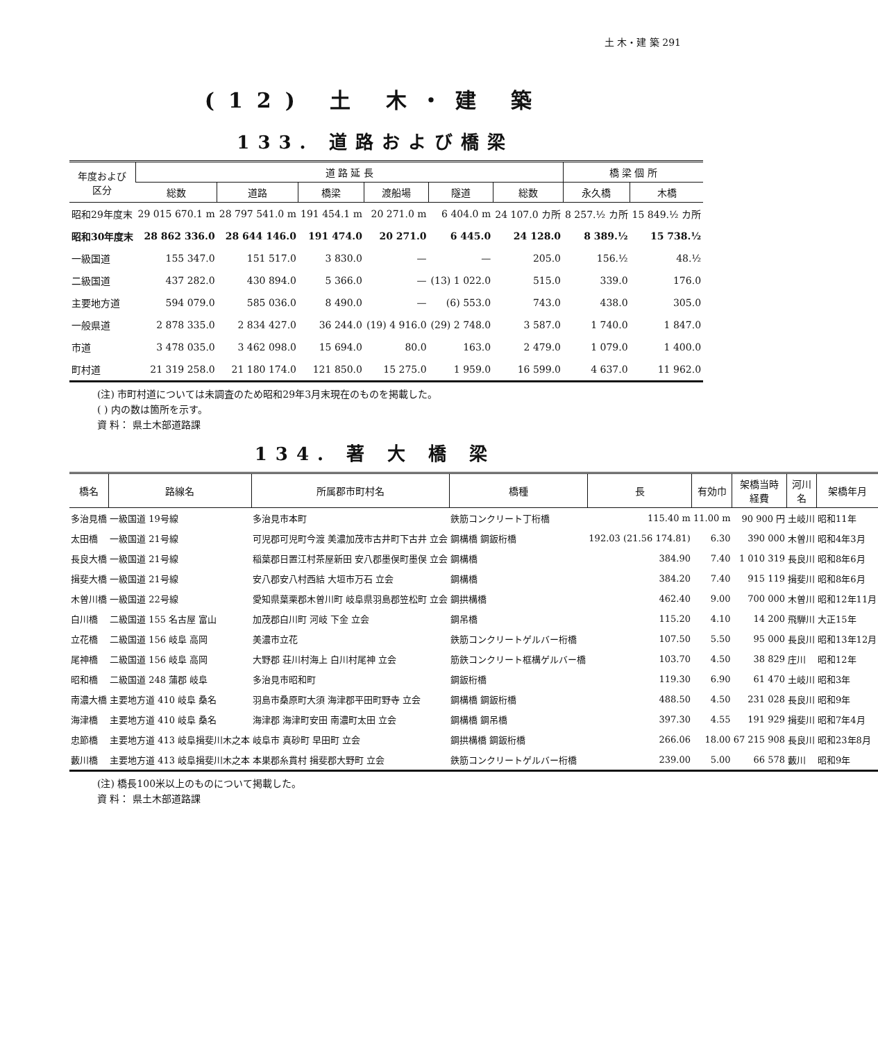土 木・建 築 291
(12) 土 木・建 築
133. 道路および橋梁
| 年度および 区分 | 道 路 延 長 | | | | | | 橋 梁 個 所 | |
| --- | --- | --- | --- | --- | --- | --- | --- | --- |
| | 総数 | 道路 | 橋梁 | 渡船場 | 隧道 | 総数 | 永久橋 | 木橋 |
| 昭和29年度末 | 29 015 670.1 m | 28 797 541.0 m | 191 454.1 m | 20 271.0 m | 6 404.0 m | 24 107.0 カ所 | 8 257.½ カ所 | 15 849.½ カ所 |
| 昭和30年度末 | 28 862 336.0 | 28 644 146.0 | 191 474.0 | 20 271.0 | 6 445.0 | 24 128.0 | 8 389.½ | 15 738.½ |
| 一級国道 | 155 347.0 | 151 517.0 | 3 830.0 | — | — | 205.0 | 156.½ | 48.½ |
| 二級国道 | 437 282.0 | 430 894.0 | 5 366.0 | — | (13) 1 022.0 | 515.0 | 339.0 | 176.0 |
| 主要地方道 | 594 079.0 | 585 036.0 | 8 490.0 | — | (6) 553.0 | 743.0 | 438.0 | 305.0 |
| 一般県道 | 2 878 335.0 | 2 834 427.0 | 36 244.0 | (19) 4 916.0 | (29) 2 748.0 | 3 587.0 | 1 740.0 | 1 847.0 |
| 市道 | 3 478 035.0 | 3 462 098.0 | 15 694.0 | 80.0 | 163.0 | 2 479.0 | 1 079.0 | 1 400.0 |
| 町村道 | 21 319 258.0 | 21 180 174.0 | 121 850.0 | 15 275.0 | 1 959.0 | 16 599.0 | 4 637.0 | 11 962.0 |
(注) 市町村道については未調査のため昭和29年3月末現在のものを掲載した。
( ) 内の数は箇所を示す。
資 料： 県土木部道路課
134. 著 大 橋 梁
| 橋名 | 路線名 | 所属郡市町村名 | 橋種 | 長 | 有効巾 | 架橋当時 経費 | 河川名 | 架橋年月 |
| --- | --- | --- | --- | --- | --- | --- | --- | --- |
| 多治見橋 | 一級国道 19号線 | 多治見市本町 | 鉄筋コンクリート丁桁橋 | 115.40 m | 11.00 m | 90 900 円 | 土岐川 | 昭和11年 |
| 太田橋 | 一級国道 21号線 | 可児郡可児町今渡 美濃加茂市古井町下古井 立会 | 鋼構橋 鋼鈑桁橋 | 192.03 (21.56 174.81) | 6.30 | 390 000 | 木曽川 | 昭和4年3月 |
| 長良大橋 | 一級国道 21号線 | 稲葉郡日置江村茶屋新田 安八郡墨俣町墨俣 立会 | 鋼構橋 | 384.90 | 7.40 | 1 010 319 | 長良川 | 昭和8年6月 |
| 揖斐大橋 | 一級国道 21号線 | 安八郡安八村西結 大垣市万石 立会 | 鋼構橋 | 384.20 | 7.40 | 915 119 | 揖斐川 | 昭和8年6月 |
| 木曽川橋 | 一級国道 22号線 | 愛知県葉栗郡木曽川町 岐阜県羽島郡笠松町 立会 | 鋼拱構橋 | 462.40 | 9.00 | 700 000 | 木曽川 | 昭和12年11月 |
| 白川橋 | 二級国道 155 名古屋 富山 | 加茂郡白川町 河岐 下金 立会 | 鋼吊橋 | 115.20 | 4.10 | 14 200 | 飛騨川 | 大正15年 |
| 立花橋 | 二級国道 156 岐阜 高岡 | 美濃市立花 | 鉄筋コンクリートゲルバー桁橋 | 107.50 | 5.50 | 95 000 | 長良川 | 昭和13年12月 |
| 尾神橋 | 二級国道 156 岐阜 高岡 | 大野郡 荘川村海上 白川村尾神 立会 | 筋鉄コンクリート框構ゲルバー橋 | 103.70 | 4.50 | 38 829 | 庄川 | 昭和12年 |
| 昭和橋 | 二級国道 248 蒲郡 岐阜 | 多治見市昭和町 | 鋼鈑桁橋 | 119.30 | 6.90 | 61 470 | 土岐川 | 昭和3年 |
| 南濃大橋 | 主要地方道 410 岐阜 桑名 | 羽島市桑原町大須 海津郡平田町野寺 立会 | 鋼構橋 鋼鈑桁橋 | 488.50 | 4.50 | 231 028 | 長良川 | 昭和9年 |
| 海津橋 | 主要地方道 410 岐阜 桑名 | 海津郡 海津町安田 南濃町太田 立会 | 鋼構橋 鋼吊橋 | 397.30 | 4.55 | 191 929 | 揖斐川 | 昭和7年4月 |
| 忠節橋 | 主要地方道 413 岐阜揖斐川木之本 | 岐阜市 真砂町 早田町 立会 | 鋼拱構橋 鋼鈑桁橋 | 266.06 | 18.00 | 67 215 908 | 長良川 | 昭和23年8月 |
| 藪川橋 | 主要地方道 413 岐阜揖斐川木之本 | 本巣郡糸貫村 揖斐郡大野町 立会 | 鉄筋コンクリートゲルバー桁橋 | 239.00 | 5.00 | 66 578 | 藪川 | 昭和9年 |
(注) 橋長100米以上のものについて掲載した。
資 料： 県土木部道路課